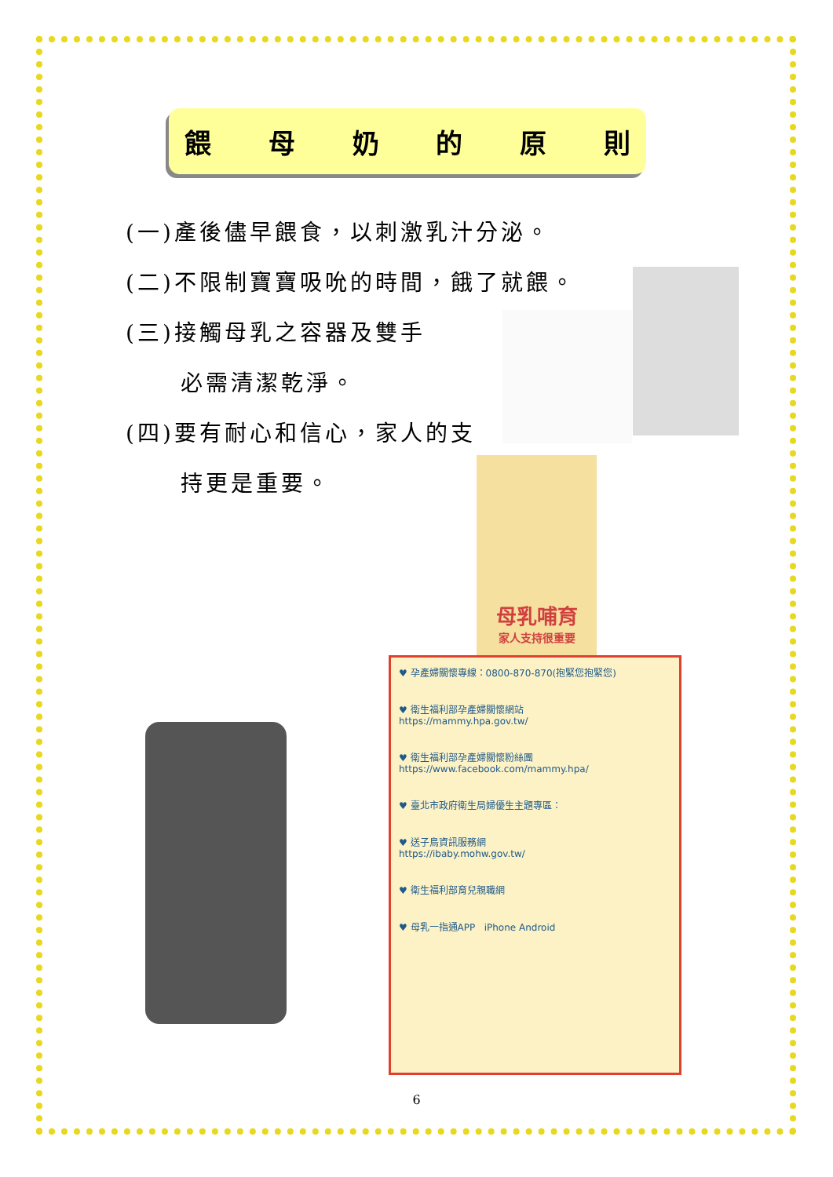餵母奶的原則
(一)產後儘早餵食，以刺激乳汁分泌。
(二)不限制寶寶吸吮的時間，餓了就餵。
(三)接觸母乳之容器及雙手
必需清潔乾淨。
(四)要有耐心和信心，家人的支
持更是重要。
母乳哺育
家人支持很重要
♥ 孕產婦關懷專線：0800-870-870(抱緊您抱緊您)
♥ 衛生福利部孕產婦關懷網站
https://mammy.hpa.gov.tw/
♥ 衛生福利部孕產婦關懷粉絲團
https://www.facebook.com/mammy.hpa/
♥ 臺北市政府衛生局婦優生主題專區：
♥ 送子鳥資訊服務網
https://ibaby.mohw.gov.tw/
♥ 衛生福利部育兒親職網
♥ 母乳一指通APP iPhone Android
6